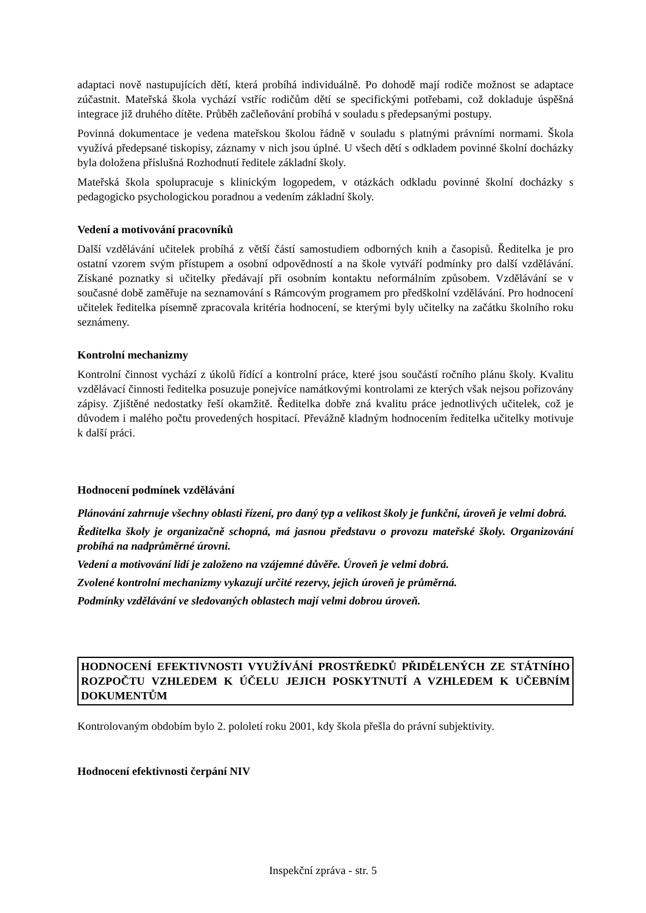adaptaci nově nastupujících dětí, která probíhá individuálně. Po dohodě mají rodiče možnost se adaptace zúčastnit. Mateřská škola vychází vstříc rodičům dětí se specifickými potřebami, což dokladuje úspěšná integrace již druhého dítěte. Průběh začleňování probíhá v souladu s předepsanými postupy.
Povinná dokumentace je vedena mateřskou školou řádně v souladu s platnými právními normami. Škola využívá předepsané tiskopisy, záznamy v nich jsou úplné. U všech dětí s odkladem povinné školní docházky byla doložena příslušná Rozhodnutí ředitele základní školy.
Mateřská škola spolupracuje s klinickým logopedem, v otázkách odkladu povinné školní docházky s pedagogicko psychologickou poradnou a vedením základní školy.
Vedení a motivování pracovníků
Další vzdělávání učitelek probíhá z větší částí samostudiem odborných knih a časopisů. Ředitelka je pro ostatní vzorem svým přístupem a osobní odpovědností a na škole vytváří podmínky pro další vzdělávání. Získané poznatky si učitelky předávají při osobním kontaktu neformálním způsobem. Vzdělávání se v současné době zaměřuje na seznamování s Rámcovým programem pro předškolní vzdělávání. Pro hodnocení učitelek ředitelka písemně zpracovala kritéria hodnocení, se kterými byly učitelky na začátku školního roku seznámeny.
Kontrolní mechanizmy
Kontrolní činnost vychází z úkolů řídící a kontrolní práce, které jsou součástí ročního plánu školy. Kvalitu vzdělávací činnosti ředitelka posuzuje ponejvíce namátkovými kontrolami ze kterých však nejsou pořizovány zápisy. Zjištěné nedostatky řeší okamžitě. Ředitelka dobře zná kvalitu práce jednotlivých učitelek, což je důvodem i malého počtu provedených hospitací. Převážně kladným hodnocením ředitelka učitelky motivuje k další práci.
Hodnocení podmínek vzdělávání
Plánování zahrnuje všechny oblasti řízení, pro daný typ a velikost školy je funkční, úroveň je velmi dobrá.
Ředitelka školy je organizačně schopná, má jasnou představu o provozu mateřské školy. Organizování probíhá na nadprůměrné úrovni.
Vedení a motivování lidí je založeno na vzájemné důvěře. Úroveň je velmi dobrá.
Zvolené kontrolní mechanizmy vykazují určité rezervy, jejich úroveň je průměrná.
Podmínky vzdělávání ve sledovaných oblastech mají velmi dobrou úroveň.
HODNOCENÍ EFEKTIVNOSTI VYUŽÍVÁNÍ PROSTŘEDKŮ PŘIDĚLENÝCH ZE STÁTNÍHO ROZPOČTU VZHLEDEM K ÚČELU JEJICH POSKYTNUTÍ A VZHLEDEM K UČEBNÍM DOKUMENTŮM
Kontrolovaným obdobím bylo 2. pololetí roku 2001, kdy škola přešla do právní subjektivity.
Hodnocení efektivnosti čerpání NIV
Inspekční zpráva - str. 5